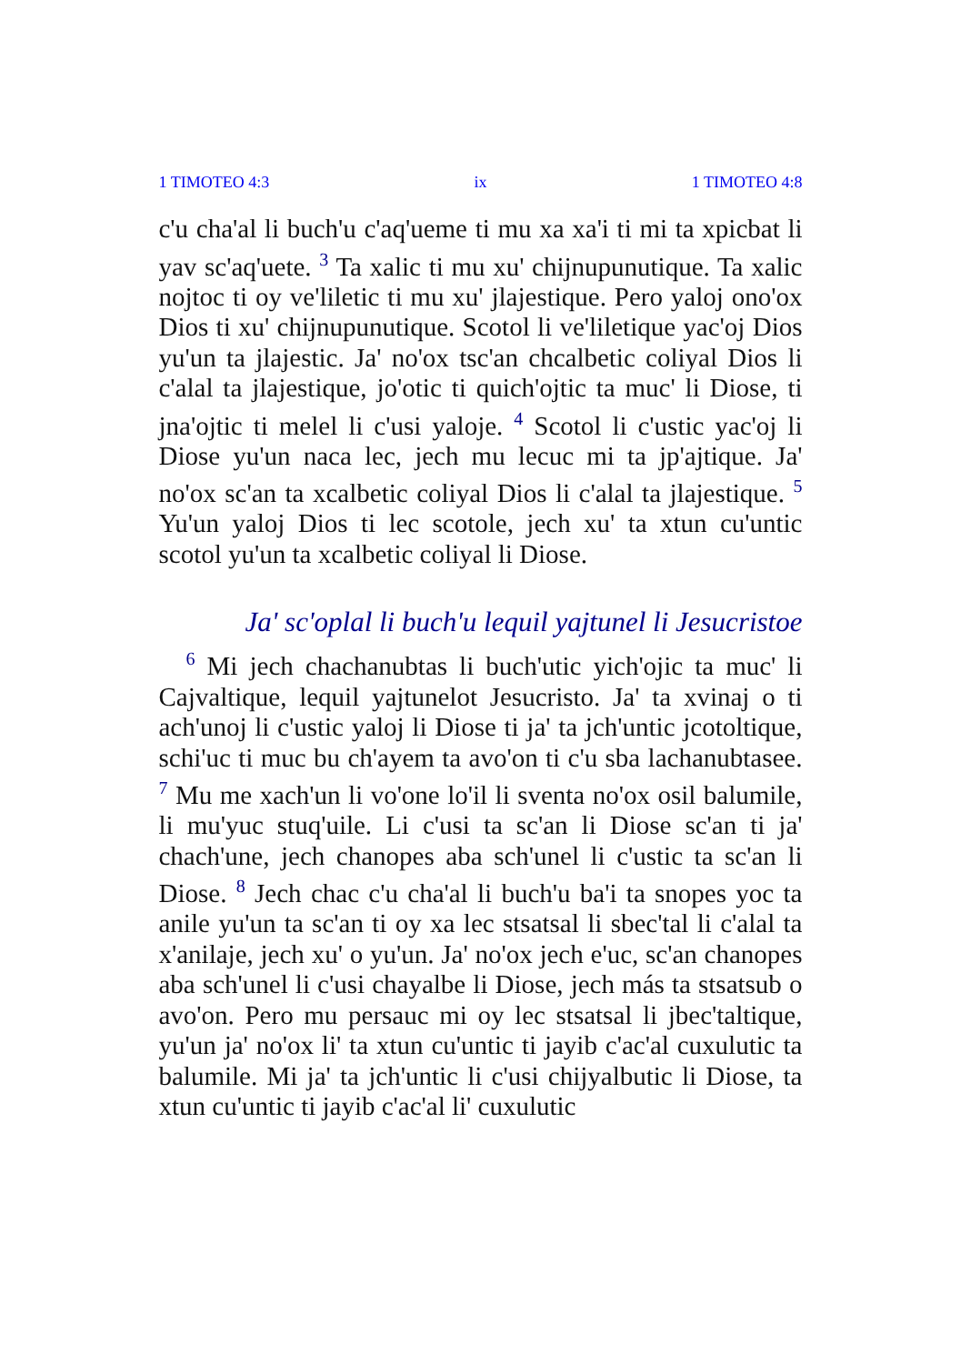1 TIMOTEO 4:3 ix 1 TIMOTEO 4:8
c'u cha'al li buch'u c'aq'ueme ti mu xa xa'i ti mi ta xpicbat li yav sc'aq'uete. <sup>3</sup> Ta xalic ti mu xu' chijnupunutique. Ta xalic nojtoc ti oy ve'liletic ti mu xu' jlajestique. Pero yaloj ono'ox Dios ti xu' chijnupunutique. Scotol li ve'liletique yac'oj Dios yu'un ta jlajestic. Ja' no'ox tsc'an chcalbetic coliyal Dios li c'alal ta jlajestique, jo'otic ti quich'ojtic ta muc' li Diose, ti jna'ojtic ti melel li c'usi yaloje. <sup>4</sup> Scotol li c'ustic yac'oj li Diose yu'un naca lec, jech mu lecuc mi ta jp'ajtique. Ja' no'ox sc'an ta xcalbetic coliyal Dios li c'alal ta jlajestique. <sup>5</sup> Yu'un yaloj Dios ti lec scotole, jech xu' ta xtun cu'untic scotol yu'un ta xcalbetic coliyal li Diose.
Ja' sc'oplal li buch'u lequil yajtunel li Jesucristoe
<sup>6</sup> Mi jech chachanubtas li buch'utic yich'ojic ta muc' li Cajvaltique, lequil yajtunelot Jesucristo. Ja' ta xvinaj o ti ach'unoj li c'ustic yaloj li Diose ti ja' ta jch'untic jcotoltique, schi'uc ti muc bu ch'ayem ta avo'on ti c'u sba lachanubtasee. <sup>7</sup> Mu me xach'un li vo'one lo'il li sventa no'ox osil balumile, li mu'yuc stuq'uile. Li c'usi ta sc'an li Diose sc'an ti ja' chach'une, jech chanopes aba sch'unel li c'ustic ta sc'an li Diose. <sup>8</sup> Jech chac c'u cha'al li buch'u ba'i ta snopes yoc ta anile yu'un ta sc'an ti oy xa lec stsatsal li sbec'tal li c'alal ta x'anilaje, jech xu' o yu'un. Ja' no'ox jech e'uc, sc'an chanopes aba sch'unel li c'usi chayalbe li Diose, jech más ta stsatsub o avo'on. Pero mu persauc mi oy lec stsatsal li jbec'taltique, yu'un ja' no'ox li' ta xtun cu'untic ti jayib c'ac'al cuxulutic ta balumile. Mi ja' ta jch'untic li c'usi chijyalbutic li Diose, ta xtun cu'untic ti jayib c'ac'al li' cuxulutic